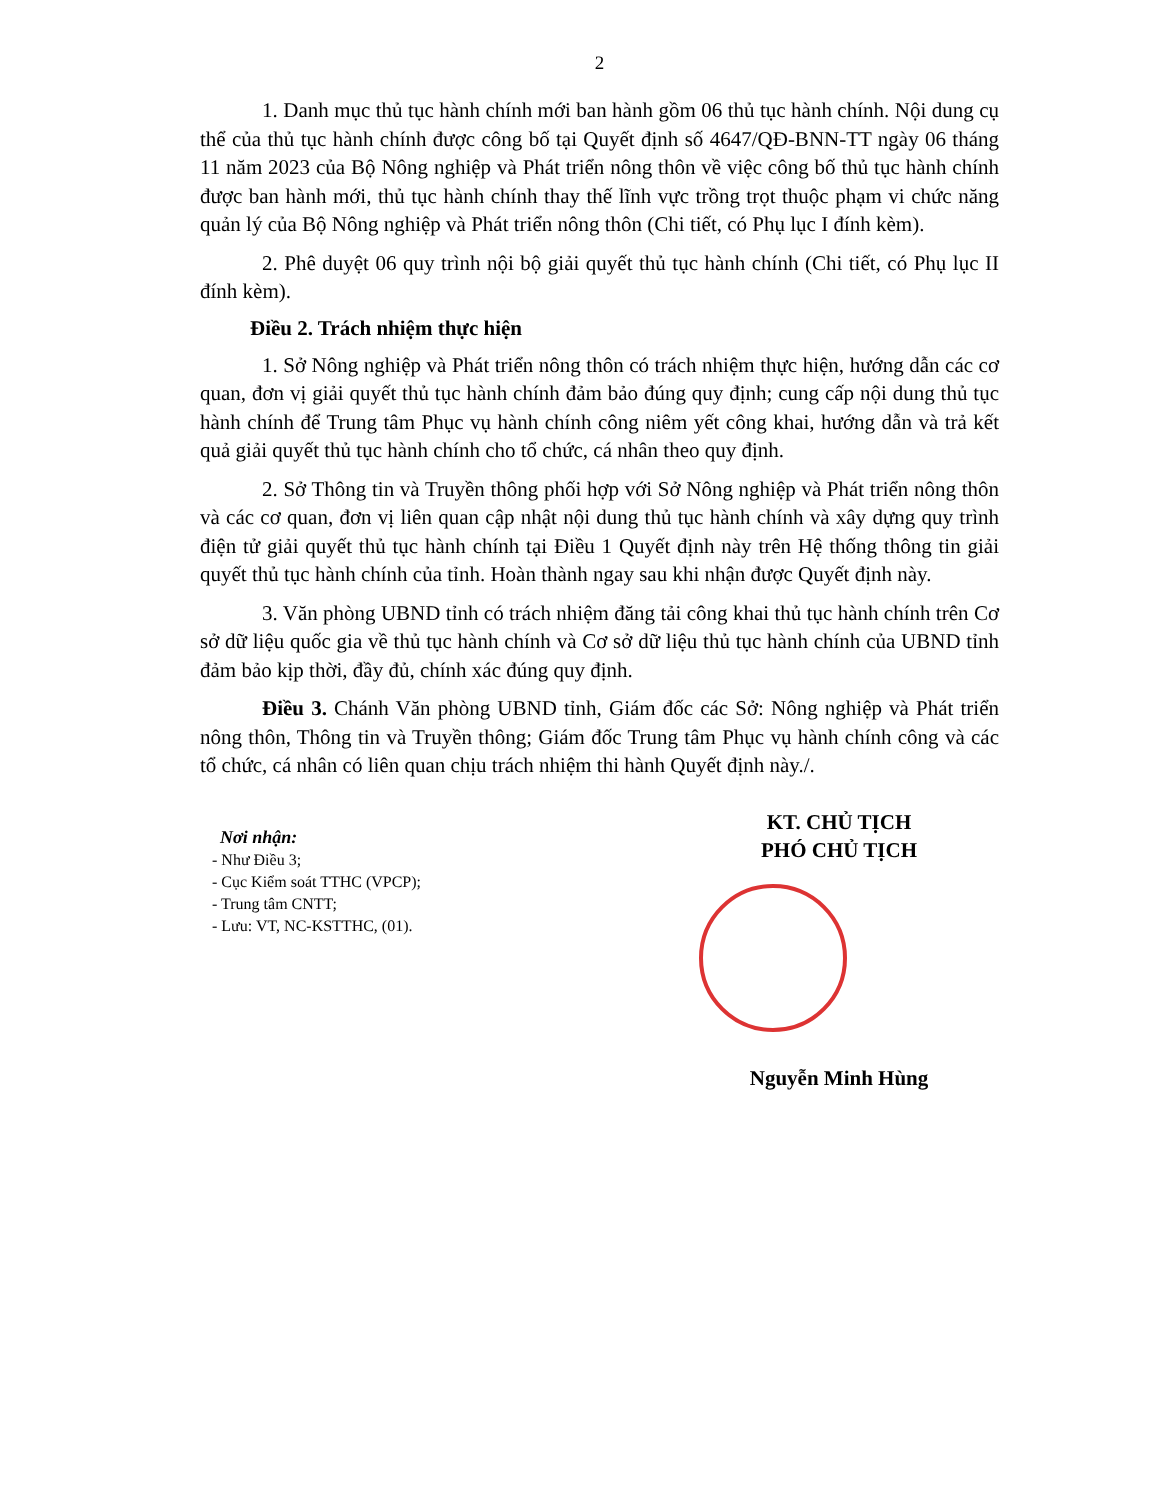2
1. Danh mục thủ tục hành chính mới ban hành gồm 06 thủ tục hành chính. Nội dung cụ thể của thủ tục hành chính được công bố tại Quyết định số 4647/QĐ-BNN-TT ngày 06 tháng 11 năm 2023 của Bộ Nông nghiệp và Phát triển nông thôn về việc công bố thủ tục hành chính được ban hành mới, thủ tục hành chính thay thế lĩnh vực trồng trọt thuộc phạm vi chức năng quản lý của Bộ Nông nghiệp và Phát triển nông thôn (Chi tiết, có Phụ lục I đính kèm).
2. Phê duyệt 06 quy trình nội bộ giải quyết thủ tục hành chính (Chi tiết, có Phụ lục II đính kèm).
Điều 2. Trách nhiệm thực hiện
1. Sở Nông nghiệp và Phát triển nông thôn có trách nhiệm thực hiện, hướng dẫn các cơ quan, đơn vị giải quyết thủ tục hành chính đảm bảo đúng quy định; cung cấp nội dung thủ tục hành chính để Trung tâm Phục vụ hành chính công niêm yết công khai, hướng dẫn và trả kết quả giải quyết thủ tục hành chính cho tổ chức, cá nhân theo quy định.
2. Sở Thông tin và Truyền thông phối hợp với Sở Nông nghiệp và Phát triển nông thôn và các cơ quan, đơn vị liên quan cập nhật nội dung thủ tục hành chính và xây dựng quy trình điện tử giải quyết thủ tục hành chính tại Điều 1 Quyết định này trên Hệ thống thông tin giải quyết thủ tục hành chính của tỉnh. Hoàn thành ngay sau khi nhận được Quyết định này.
3. Văn phòng UBND tỉnh có trách nhiệm đăng tải công khai thủ tục hành chính trên Cơ sở dữ liệu quốc gia về thủ tục hành chính và Cơ sở dữ liệu thủ tục hành chính của UBND tỉnh đảm bảo kịp thời, đầy đủ, chính xác đúng quy định.
Điều 3. Chánh Văn phòng UBND tỉnh, Giám đốc các Sở: Nông nghiệp và Phát triển nông thôn, Thông tin và Truyền thông; Giám đốc Trung tâm Phục vụ hành chính công và các tổ chức, cá nhân có liên quan chịu trách nhiệm thi hành Quyết định này./.
Nơi nhận:
- Như Điều 3;
- Cục Kiểm soát TTHC (VPCP);
- Trung tâm CNTT;
- Lưu: VT, NC-KSTTHC, (01).
KT. CHỦ TỊCH
PHÓ CHỦ TỊCH
Nguyễn Minh Hùng